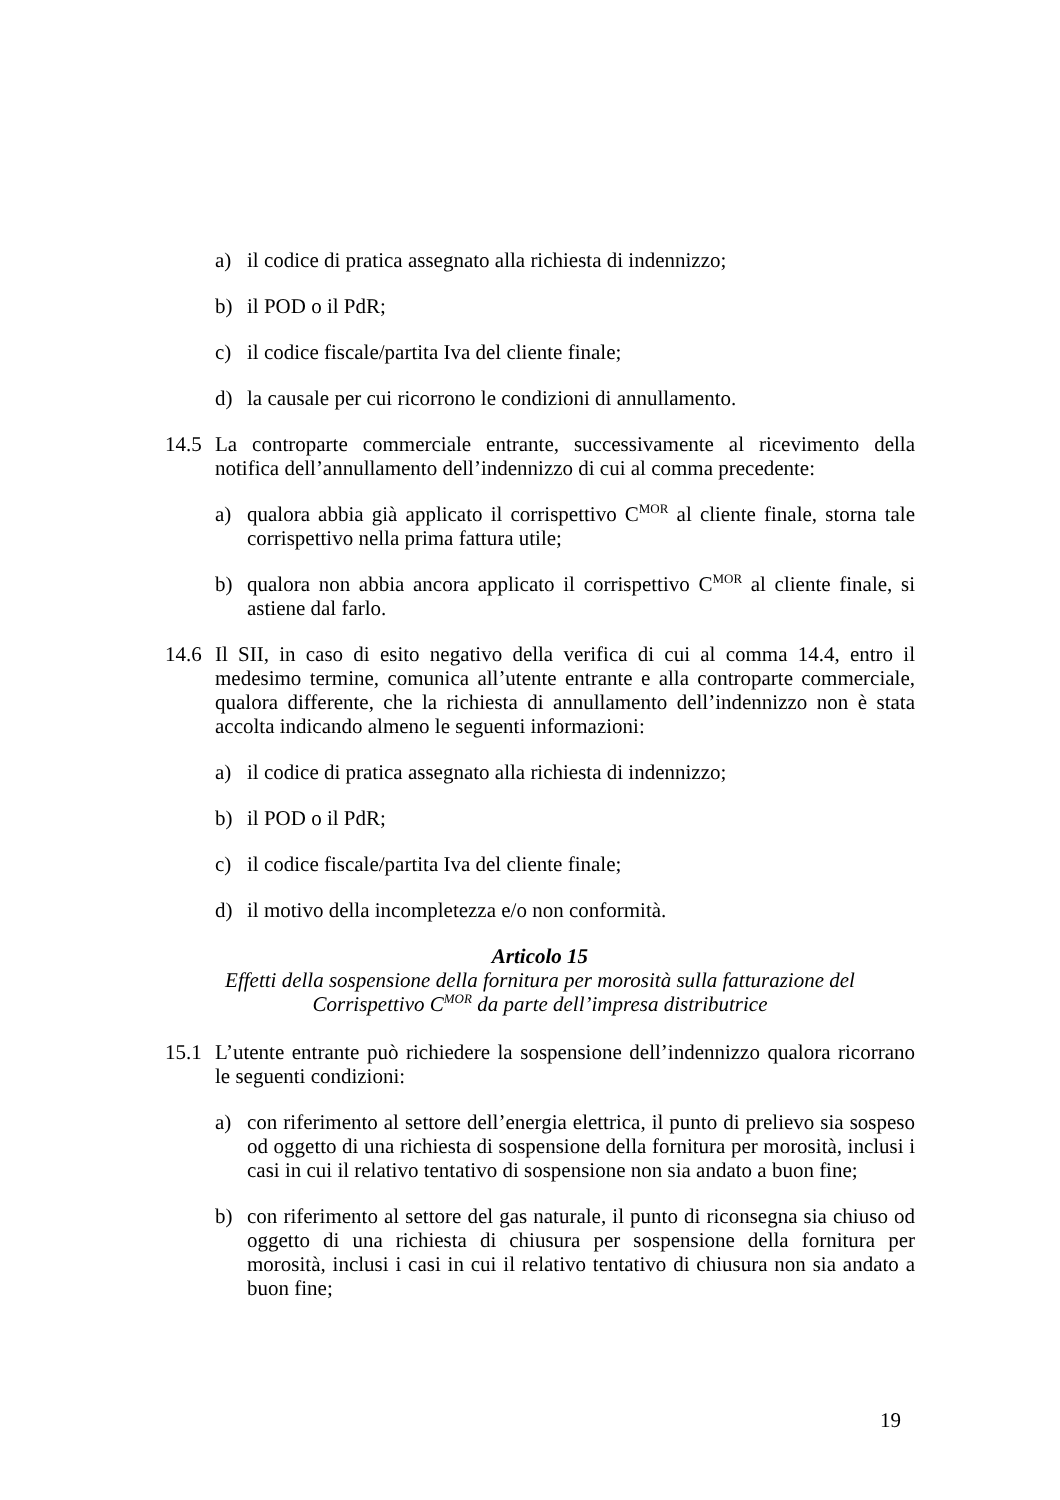a) il codice di pratica assegnato alla richiesta di indennizzo;
b) il POD o il PdR;
c) il codice fiscale/partita Iva del cliente finale;
d) la causale per cui ricorrono le condizioni di annullamento.
14.5 La controparte commerciale entrante, successivamente al ricevimento della notifica dell’annullamento dell’indennizzo di cui al comma precedente:
a) qualora abbia già applicato il corrispettivo C<sup>MOR</sup> al cliente finale, storna tale corrispettivo nella prima fattura utile;
b) qualora non abbia ancora applicato il corrispettivo C<sup>MOR</sup> al cliente finale, si astiene dal farlo.
14.6 Il SII, in caso di esito negativo della verifica di cui al comma 14.4, entro il medesimo termine, comunica all’utente entrante e alla controparte commerciale, qualora differente, che la richiesta di annullamento dell’indennizzo non è stata accolta indicando almeno le seguenti informazioni:
a) il codice di pratica assegnato alla richiesta di indennizzo;
b) il POD o il PdR;
c) il codice fiscale/partita Iva del cliente finale;
d) il motivo della incompletezza e/o non conformità.
Articolo 15
Effetti della sospensione della fornitura per morosità sulla fatturazione del
Corrispettivo C<sup>MOR</sup> da parte dell’impresa distributrice
15.1 L’utente entrante può richiedere la sospensione dell’indennizzo qualora ricorrano le seguenti condizioni:
a) con riferimento al settore dell’energia elettrica, il punto di prelievo sia sospeso od oggetto di una richiesta di sospensione della fornitura per morosità, inclusi i casi in cui il relativo tentativo di sospensione non sia andato a buon fine;
b) con riferimento al settore del gas naturale, il punto di riconsegna sia chiuso od oggetto di una richiesta di chiusura per sospensione della fornitura per morosità, inclusi i casi in cui il relativo tentativo di chiusura non sia andato a buon fine;
19